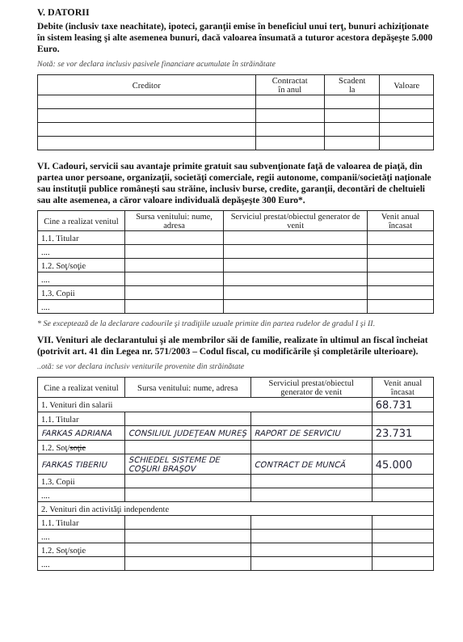V. DATORII
Debite (inclusiv taxe neachitate), ipoteci, garanţii emise în beneficiul unui terţ, bunuri achiziţionate în sistem leasing şi alte asemenea bunuri, dacă valoarea însumată a tuturor acestora depăşeşte 5.000 Euro.
Notă: se vor declara inclusiv pasivele financiare acumulate în străinătate
| Creditor | Contractat în anul | Scadent la | Valoare |
| --- | --- | --- | --- |
VI. Cadouri, servicii sau avantaje primite gratuit sau subvenţionate faţă de valoarea de piaţă, din partea unor persoane, organizaţii, societăţi comerciale, regii autonome, companii/societăţi naţionale sau instituţii publice româneşti sau străine, inclusiv burse, credite, garanţii, decontări de cheltuieli sau alte asemenea, a căror valoare individuală depăşeşte 300 Euro*.
| Cine a realizat venitul | Sursa venitului: nume, adresa | Serviciul prestat/obiectul generator de venit | Venit anual încasat |
| --- | --- | --- | --- |
| 1.1. Titular | | | |
| .... | | | |
| 1.2. Soţ/soţie | | | |
| .... | | | |
| 1.3. Copii | | | |
| .... | | | |
* Se exceptează de la declarare cadourile şi tradiţiile uzuale primite din partea rudelor de gradul I şi II.
VII. Venituri ale declarantului şi ale membrilor săi de familie, realizate în ultimul an fiscal încheiat (potrivit art. 41 din Legea nr. 571/2003 – Codul fiscal, cu modificările şi completările ulterioare).
..otă: se vor declara inclusiv veniturile provenite din străinătate
| Cine a realizat venitul | Sursa venitului: nume, adresa | Serviciul prestat/obiectul generator de venit | Venit anual încasat |
| --- | --- | --- | --- |
| 1. Venituri din salarii | | | 68.731 |
| 1.1. Titular | | | |
| FARKAS ADRIANA | CONSILIUL JUDEŢEAN MUREŞ | RAPORT DE SERVICIU | 23.731 |
| 1.2. Soţ/ soţie | | | |
| FARKAS TIBERIU | SCHIEDEL SISTEME DE COŞURI BRAŞOV | CONTRACT DE MUNCĂ | 45.000 |
| 1.3. Copii | | | |
| .... | | | |
| 2. Venituri din activităţi independente | | | |
| 1.1. Titular | | | |
| .... | | | |
| 1.2. Soţ/soţie | | | |
| .... | | | |